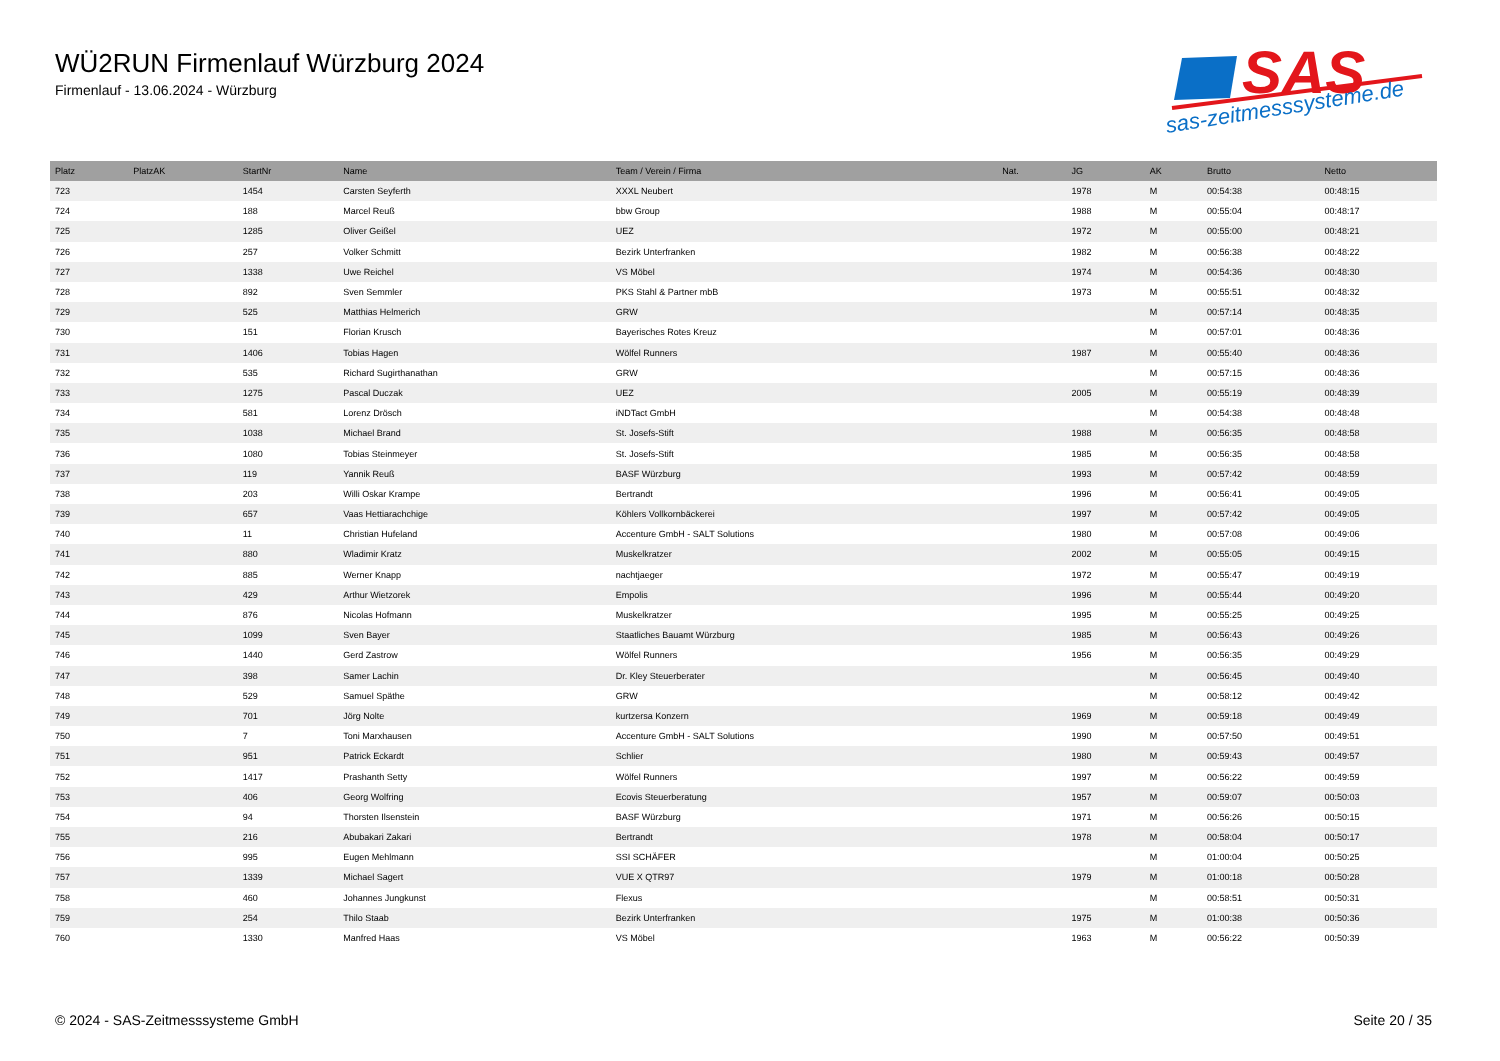WÜ2RUN Firmenlauf Würzburg 2024
Firmenlauf - 13.06.2024 - Würzburg
SAS
sas-zeitmesssysteme.de
| Platz | PlatzAK | StartNr | Name | Team / Verein / Firma | Nat. | JG | AK | Brutto | Netto |
| --- | --- | --- | --- | --- | --- | --- | --- | --- | --- |
| 723 | | 1454 | Carsten Seyferth | XXXL Neubert | | 1978 | M | 00:54:38 | 00:48:15 |
| 724 | | 188 | Marcel Reuß | bbw Group | | 1988 | M | 00:55:04 | 00:48:17 |
| 725 | | 1285 | Oliver Geißel | UEZ | | 1972 | M | 00:55:00 | 00:48:21 |
| 726 | | 257 | Volker Schmitt | Bezirk Unterfranken | | 1982 | M | 00:56:38 | 00:48:22 |
| 727 | | 1338 | Uwe Reichel | VS Möbel | | 1974 | M | 00:54:36 | 00:48:30 |
| 728 | | 892 | Sven Semmler | PKS Stahl & Partner mbB | | 1973 | M | 00:55:51 | 00:48:32 |
| 729 | | 525 | Matthias Helmerich | GRW | | | M | 00:57:14 | 00:48:35 |
| 730 | | 151 | Florian Krusch | Bayerisches Rotes Kreuz | | | M | 00:57:01 | 00:48:36 |
| 731 | | 1406 | Tobias Hagen | Wölfel Runners | | 1987 | M | 00:55:40 | 00:48:36 |
| 732 | | 535 | Richard Sugirthanathan | GRW | | | M | 00:57:15 | 00:48:36 |
| 733 | | 1275 | Pascal Duczak | UEZ | | 2005 | M | 00:55:19 | 00:48:39 |
| 734 | | 581 | Lorenz Drösch | iNDTact GmbH | | | M | 00:54:38 | 00:48:48 |
| 735 | | 1038 | Michael Brand | St. Josefs-Stift | | 1988 | M | 00:56:35 | 00:48:58 |
| 736 | | 1080 | Tobias Steinmeyer | St. Josefs-Stift | | 1985 | M | 00:56:35 | 00:48:58 |
| 737 | | 119 | Yannik Reuß | BASF Würzburg | | 1993 | M | 00:57:42 | 00:48:59 |
| 738 | | 203 | Willi Oskar Krampe | Bertrandt | | 1996 | M | 00:56:41 | 00:49:05 |
| 739 | | 657 | Vaas Hettiarachchige | Köhlers Vollkornbäckerei | | 1997 | M | 00:57:42 | 00:49:05 |
| 740 | | 11 | Christian Hufeland | Accenture GmbH - SALT Solutions | | 1980 | M | 00:57:08 | 00:49:06 |
| 741 | | 880 | Wladimir Kratz | Muskelkratzer | | 2002 | M | 00:55:05 | 00:49:15 |
| 742 | | 885 | Werner Knapp | nachtjaeger | | 1972 | M | 00:55:47 | 00:49:19 |
| 743 | | 429 | Arthur Wietzorek | Empolis | | 1996 | M | 00:55:44 | 00:49:20 |
| 744 | | 876 | Nicolas Hofmann | Muskelkratzer | | 1995 | M | 00:55:25 | 00:49:25 |
| 745 | | 1099 | Sven Bayer | Staatliches Bauamt Würzburg | | 1985 | M | 00:56:43 | 00:49:26 |
| 746 | | 1440 | Gerd Zastrow | Wölfel Runners | | 1956 | M | 00:56:35 | 00:49:29 |
| 747 | | 398 | Samer Lachin | Dr. Kley Steuerberater | | | M | 00:56:45 | 00:49:40 |
| 748 | | 529 | Samuel Späthe | GRW | | | M | 00:58:12 | 00:49:42 |
| 749 | | 701 | Jörg Nolte | kurtzersa Konzern | | 1969 | M | 00:59:18 | 00:49:49 |
| 750 | | 7 | Toni Marxhausen | Accenture GmbH - SALT Solutions | | 1990 | M | 00:57:50 | 00:49:51 |
| 751 | | 951 | Patrick Eckardt | Schlier | | 1980 | M | 00:59:43 | 00:49:57 |
| 752 | | 1417 | Prashanth Setty | Wölfel Runners | | 1997 | M | 00:56:22 | 00:49:59 |
| 753 | | 406 | Georg Wolfring | Ecovis Steuerberatung | | 1957 | M | 00:59:07 | 00:50:03 |
| 754 | | 94 | Thorsten Ilsenstein | BASF Würzburg | | 1971 | M | 00:56:26 | 00:50:15 |
| 755 | | 216 | Abubakari Zakari | Bertrandt | | 1978 | M | 00:58:04 | 00:50:17 |
| 756 | | 995 | Eugen Mehlmann | SSI SCHÄFER | | | M | 01:00:04 | 00:50:25 |
| 757 | | 1339 | Michael Sagert | VUE X QTR97 | | 1979 | M | 01:00:18 | 00:50:28 |
| 758 | | 460 | Johannes Jungkunst | Flexus | | | M | 00:58:51 | 00:50:31 |
| 759 | | 254 | Thilo Staab | Bezirk Unterfranken | | 1975 | M | 01:00:38 | 00:50:36 |
| 760 | | 1330 | Manfred Haas | VS Möbel | | 1963 | M | 00:56:22 | 00:50:39 |
© 2024 - SAS-Zeitmesssysteme GmbH
Seite 20 / 35